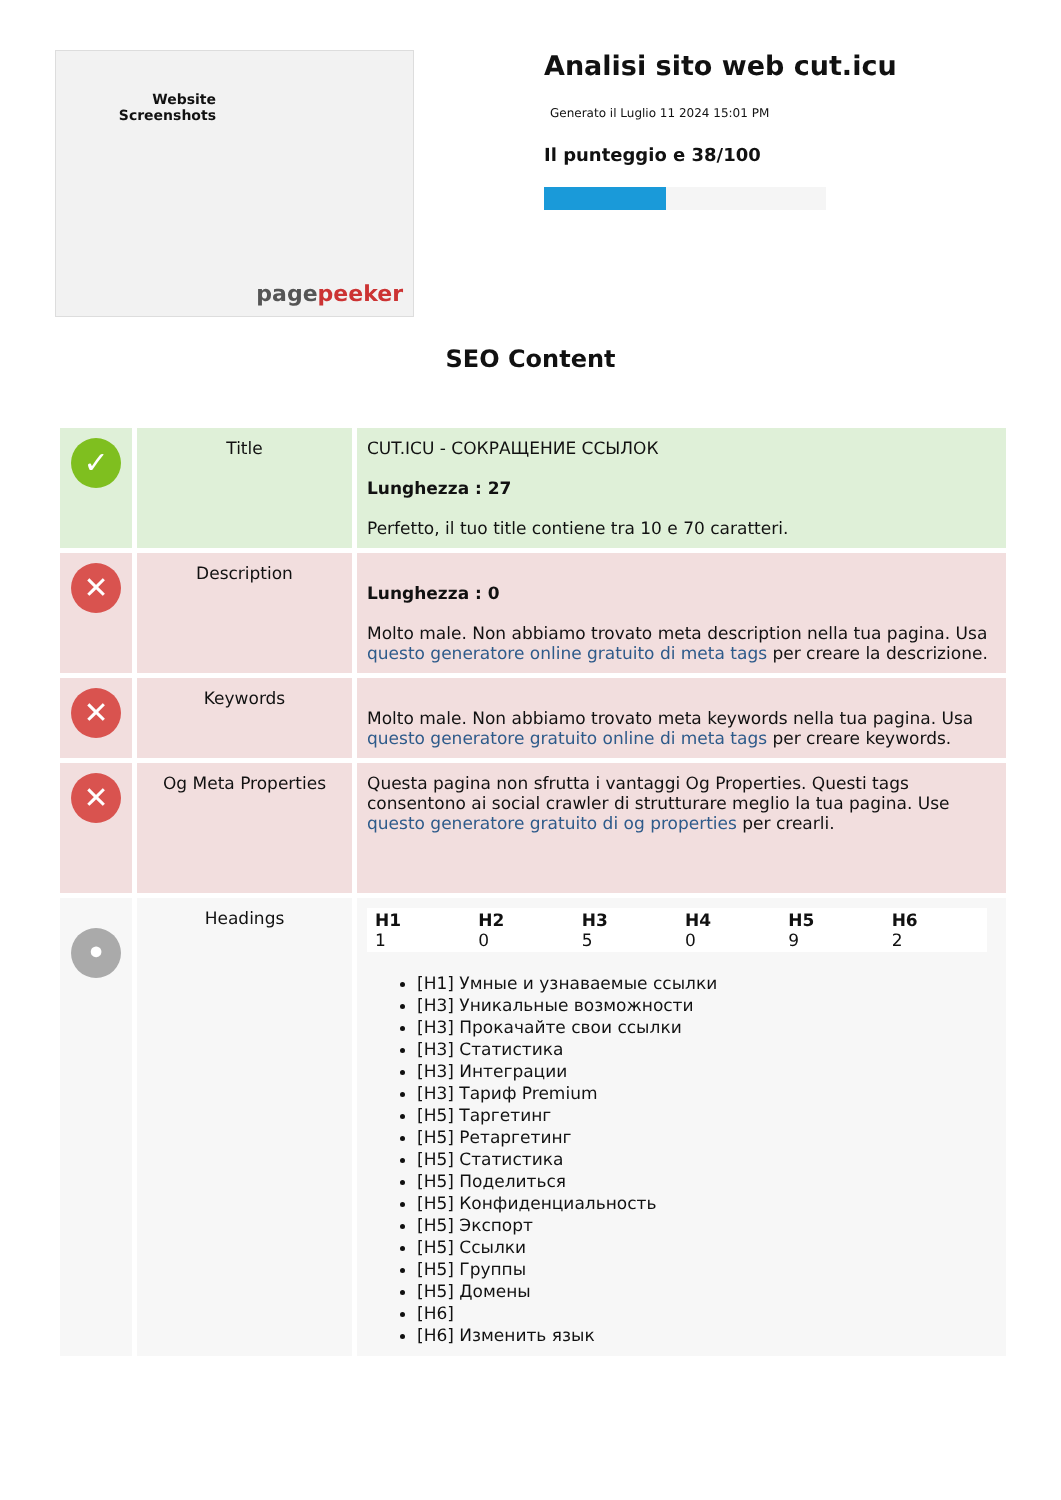Website Screenshots
pagepeeker
Analisi sito web cut.icu
Generato il Luglio 11 2024 15:01 PM
Il punteggio e 38/100
SEO Content
| ✓ | Title | CUT.ICU - СОКРАЩЕНИЕ ССЫЛОК Lunghezza : 27 Perfetto, il tuo title contiene tra 10 e 70 caratteri. |
| ✕ | Description | Lunghezza : 0 Molto male. Non abbiamo trovato meta description nella tua pagina. Usa questo generatore online gratuito di meta tags per creare la descrizione. |
| ✕ | Keywords | Molto male. Non abbiamo trovato meta keywords nella tua pagina. Usa questo generatore gratuito online di meta tags per creare keywords. |
| ✕ | Og Meta Properties | Questa pagina non sfrutta i vantaggi Og Properties. Questi tags consentono ai social crawler di strutturare meglio la tua pagina. Use questo generatore gratuito di og properties per crearli. |
| • | Headings | / H1 1 / H2 0 / H3 5 / H4 0 / H5 9 / H6 2 / [H1] Умные и узнаваемые ссылки [H3] Уникальные возможности [H3] Прокачайте свои ссылки [H3] Статистика [H3] Интеграции [H3] Тариф Premium [H5] Таргетинг [H5] Ретаргетинг [H5] Статистика [H5] Поделиться [H5] Конфиденциальность [H5] Экспорт [H5] Ссылки [H5] Группы [H5] Домены [H6] [H6] Изменить язык |